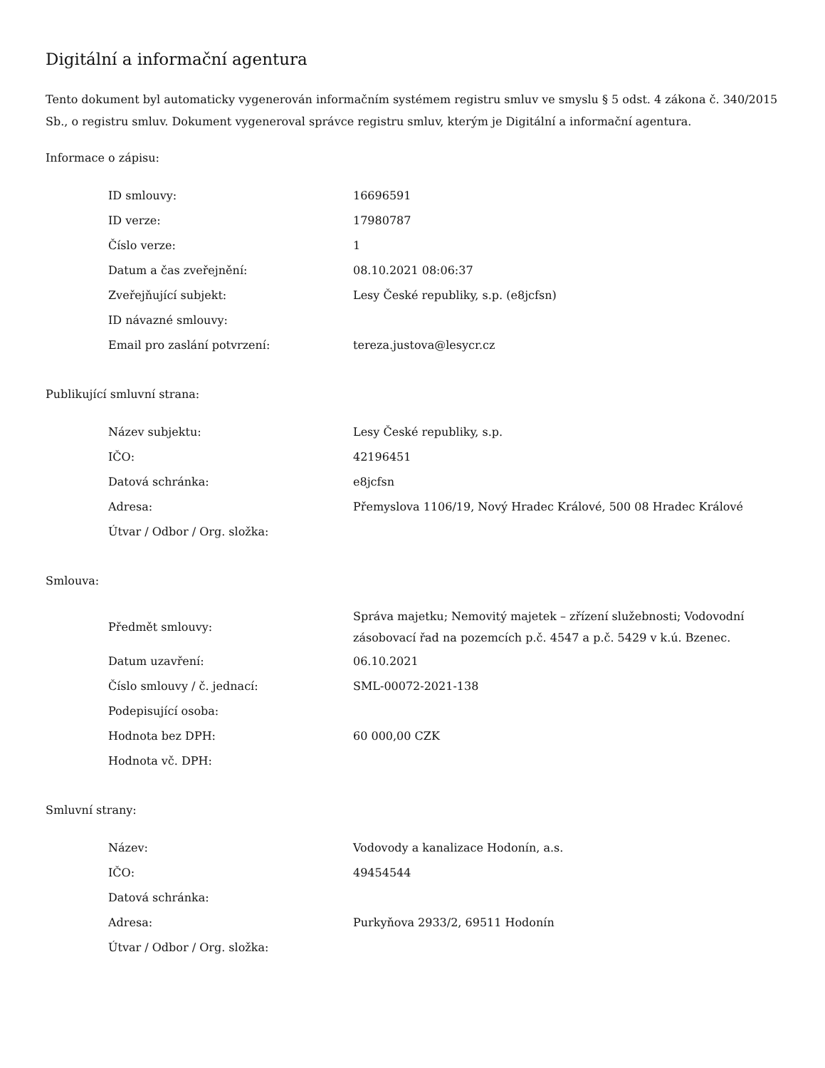Digitální a informační agentura
Tento dokument byl automaticky vygenerován informačním systémem registru smluv ve smyslu § 5 odst. 4 zákona č. 340/2015 Sb., o registru smluv. Dokument vygeneroval správce registru smluv, kterým je Digitální a informační agentura.
Informace o zápisu:
| ID smlouvy: | 16696591 |
| ID verze: | 17980787 |
| Číslo verze: | 1 |
| Datum a čas zveřejnění: | 08.10.2021 08:06:37 |
| Zveřejňující subjekt: | Lesy České republiky, s.p. (e8jcfsn) |
| ID návazné smlouvy: | |
| Email pro zaslání potvrzení: | tereza.justova@lesycr.cz |
Publikující smluvní strana:
| Název subjektu: | Lesy České republiky, s.p. |
| IČO: | 42196451 |
| Datová schránka: | e8jcfsn |
| Adresa: | Přemyslova 1106/19, Nový Hradec Králové, 500 08 Hradec Králové |
| Útvar / Odbor / Org. složka: | |
Smlouva:
| Předmět smlouvy: | Správa majetku; Nemovitý majetek – zřízení služebnosti; Vodovodní zásobovací řad na pozemcích p.č. 4547 a p.č. 5429 v k.ú. Bzenec. |
| Datum uzavření: | 06.10.2021 |
| Číslo smlouvy / č. jednací: | SML-00072-2021-138 |
| Podepisující osoba: | |
| Hodnota bez DPH: | 60 000,00 CZK |
| Hodnota vč. DPH: | |
Smluvní strany:
| Název: | Vodovody a kanalizace Hodonín, a.s. |
| IČO: | 49454544 |
| Datová schránka: | |
| Adresa: | Purkyňova 2933/2, 69511 Hodonín |
| Útvar / Odbor / Org. složka: | |